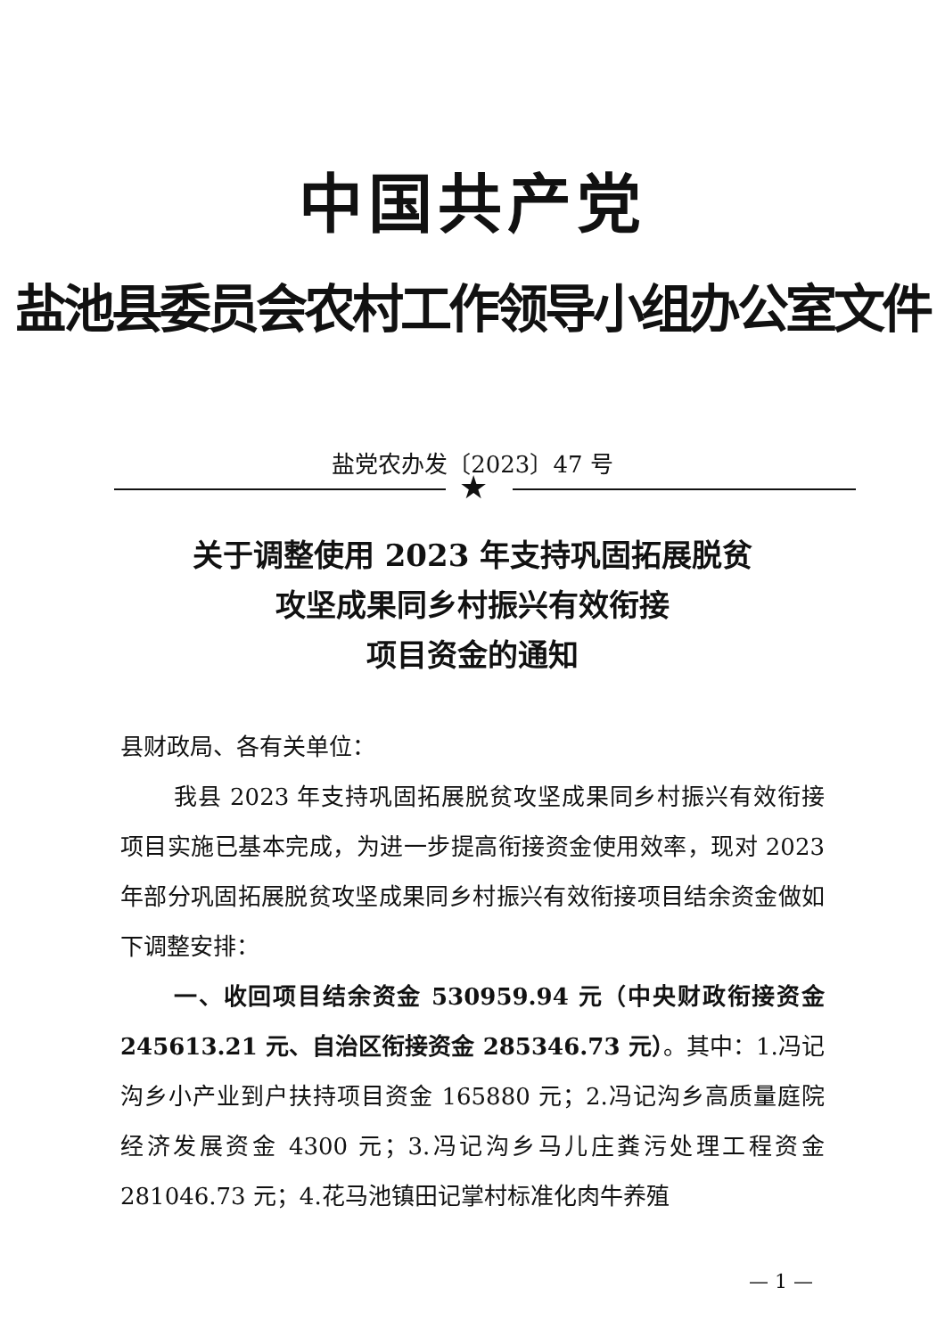中国共产党
盐池县委员会农村工作领导小组办公室文件
盐党农办发〔2023〕47 号
★
关于调整使用 2023 年支持巩固拓展脱贫
攻坚成果同乡村振兴有效衔接
项目资金的通知
县财政局、各有关单位：
我县 2023 年支持巩固拓展脱贫攻坚成果同乡村振兴有效衔接项目实施已基本完成，为进一步提高衔接资金使用效率，现对 2023 年部分巩固拓展脱贫攻坚成果同乡村振兴有效衔接项目结余资金做如下调整安排：
一、收回项目结余资金 530959.94 元（中央财政衔接资金 245613.21 元、自治区衔接资金 285346.73 元）。其中：1.冯记沟乡小产业到户扶持项目资金 165880 元；2.冯记沟乡高质量庭院经济发展资金 4300 元；3.冯记沟乡马儿庄粪污处理工程资金 281046.73 元；4.花马池镇田记掌村标准化肉牛养殖
— 1 —